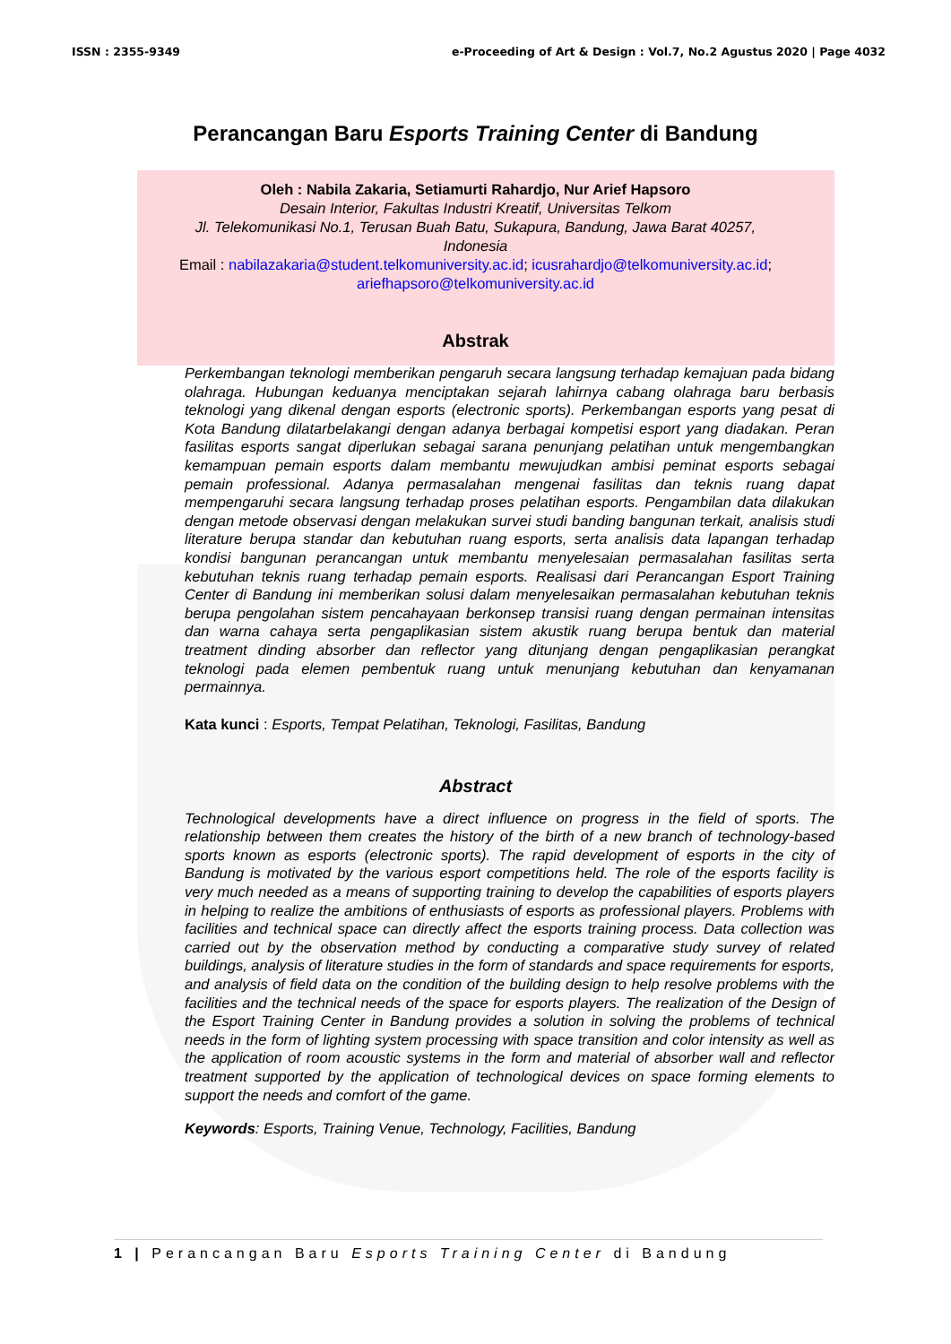ISSN : 2355-9349 e-Proceeding of Art & Design : Vol.7, No.2 Agustus 2020 | Page 4032
Perancangan Baru Esports Training Center di Bandung
Oleh : Nabila Zakaria, Setiamurti Rahardjo, Nur Arief Hapsoro
Desain Interior, Fakultas Industri Kreatif, Universitas Telkom
Jl. Telekomunikasi No.1, Terusan Buah Batu, Sukapura, Bandung, Jawa Barat 40257,
Indonesia
Email : nabilazakaria@student.telkomuniversity.ac.id; icusrahardjo@telkomuniversity.ac.id;
ariefhapsoro@telkomuniversity.ac.id
Abstrak
Perkembangan teknologi memberikan pengaruh secara langsung terhadap kemajuan pada bidang olahraga. Hubungan keduanya menciptakan sejarah lahirnya cabang olahraga baru berbasis teknologi yang dikenal dengan esports (electronic sports). Perkembangan esports yang pesat di Kota Bandung dilatarbelakangi dengan adanya berbagai kompetisi esport yang diadakan. Peran fasilitas esports sangat diperlukan sebagai sarana penunjang pelatihan untuk mengembangkan kemampuan pemain esports dalam membantu mewujudkan ambisi peminat esports sebagai pemain professional. Adanya permasalahan mengenai fasilitas dan teknis ruang dapat mempengaruhi secara langsung terhadap proses pelatihan esports. Pengambilan data dilakukan dengan metode observasi dengan melakukan survei studi banding bangunan terkait, analisis studi literature berupa standar dan kebutuhan ruang esports, serta analisis data lapangan terhadap kondisi bangunan perancangan untuk membantu menyelesaian permasalahan fasilitas serta kebutuhan teknis ruang terhadap pemain esports. Realisasi dari Perancangan Esport Training Center di Bandung ini memberikan solusi dalam menyelesaikan permasalahan kebutuhan teknis berupa pengolahan sistem pencahayaan berkonsep transisi ruang dengan permainan intensitas dan warna cahaya serta pengaplikasian sistem akustik ruang berupa bentuk dan material treatment dinding absorber dan reflector yang ditunjang dengan pengaplikasian perangkat teknologi pada elemen pembentuk ruang untuk menunjang kebutuhan dan kenyamanan permainnya.
Kata kunci : Esports, Tempat Pelatihan, Teknologi, Fasilitas, Bandung
Abstract
Technological developments have a direct influence on progress in the field of sports. The relationship between them creates the history of the birth of a new branch of technology-based sports known as esports (electronic sports). The rapid development of esports in the city of Bandung is motivated by the various esport competitions held. The role of the esports facility is very much needed as a means of supporting training to develop the capabilities of esports players in helping to realize the ambitions of enthusiasts of esports as professional players. Problems with facilities and technical space can directly affect the esports training process. Data collection was carried out by the observation method by conducting a comparative study survey of related buildings, analysis of literature studies in the form of standards and space requirements for esports, and analysis of field data on the condition of the building design to help resolve problems with the facilities and the technical needs of the space for esports players. The realization of the Design of the Esport Training Center in Bandung provides a solution in solving the problems of technical needs in the form of lighting system processing with space transition and color intensity as well as the application of room acoustic systems in the form and material of absorber wall and reflector treatment supported by the application of technological devices on space forming elements to support the needs and comfort of the game.
Keywords: Esports, Training Venue, Technology, Facilities, Bandung
1 | Perancangan Baru Esports Training Center di Bandung